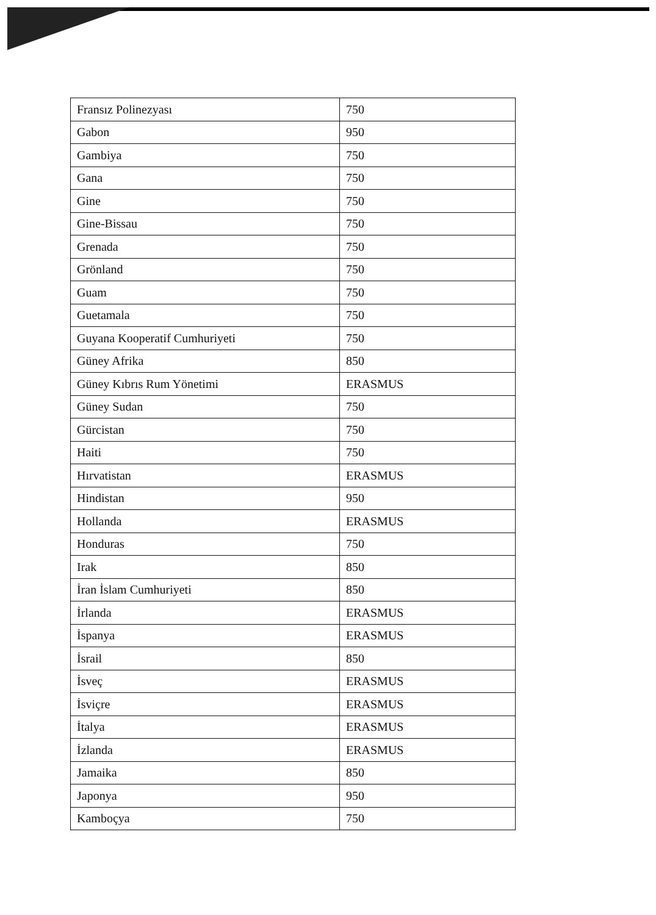| Fransız Polinezyası | 750 |
| Gabon | 950 |
| Gambiya | 750 |
| Gana | 750 |
| Gine | 750 |
| Gine-Bissau | 750 |
| Grenada | 750 |
| Grönland | 750 |
| Guam | 750 |
| Guetamala | 750 |
| Guyana Kooperatif Cumhuriyeti | 750 |
| Güney Afrika | 850 |
| Güney Kıbrıs Rum Yönetimi | ERASMUS |
| Güney Sudan | 750 |
| Gürcistan | 750 |
| Haiti | 750 |
| Hırvatistan | ERASMUS |
| Hindistan | 950 |
| Hollanda | ERASMUS |
| Honduras | 750 |
| Irak | 850 |
| İran İslam Cumhuriyeti | 850 |
| İrlanda | ERASMUS |
| İspanya | ERASMUS |
| İsrail | 850 |
| İsveç | ERASMUS |
| İsviçre | ERASMUS |
| İtalya | ERASMUS |
| İzlanda | ERASMUS |
| Jamaika | 850 |
| Japonya | 950 |
| Kamboçya | 750 |